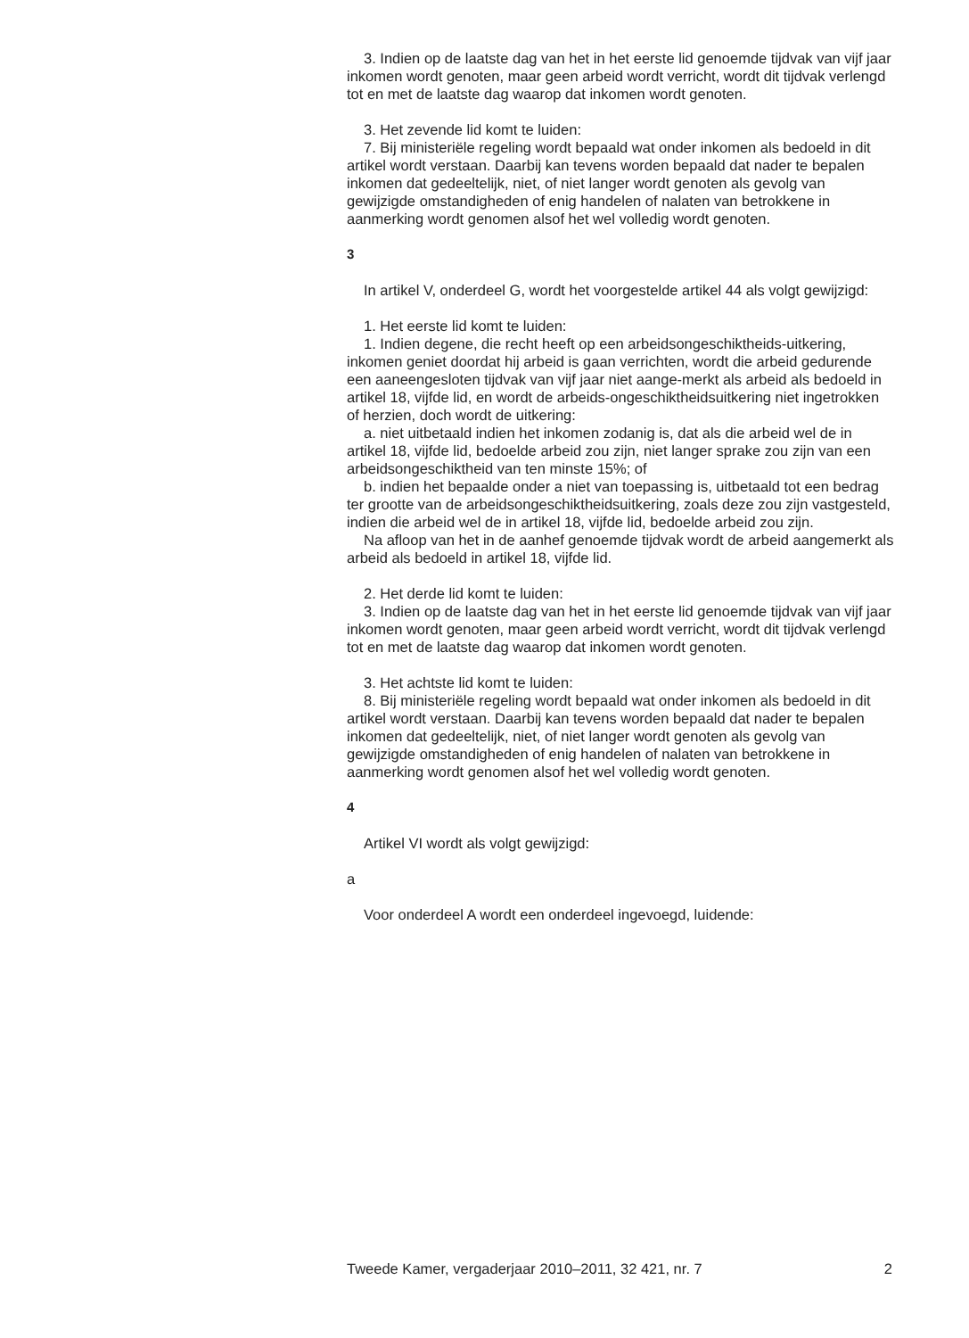3. Indien op de laatste dag van het in het eerste lid genoemde tijdvak van vijf jaar inkomen wordt genoten, maar geen arbeid wordt verricht, wordt dit tijdvak verlengd tot en met de laatste dag waarop dat inkomen wordt genoten.
3. Het zevende lid komt te luiden:
7. Bij ministeriële regeling wordt bepaald wat onder inkomen als bedoeld in dit artikel wordt verstaan. Daarbij kan tevens worden bepaald dat nader te bepalen inkomen dat gedeeltelijk, niet, of niet langer wordt genoten als gevolg van gewijzigde omstandigheden of enig handelen of nalaten van betrokkene in aanmerking wordt genomen alsof het wel volledig wordt genoten.
3
In artikel V, onderdeel G, wordt het voorgestelde artikel 44 als volgt gewijzigd:
1. Het eerste lid komt te luiden:
1. Indien degene, die recht heeft op een arbeidsongeschiktheids-uitkering, inkomen geniet doordat hij arbeid is gaan verrichten, wordt die arbeid gedurende een aaneengesloten tijdvak van vijf jaar niet aange-merkt als arbeid als bedoeld in artikel 18, vijfde lid, en wordt de arbeids-ongeschiktheidsuitkering niet ingetrokken of herzien, doch wordt de uitkering:
a. niet uitbetaald indien het inkomen zodanig is, dat als die arbeid wel de in artikel 18, vijfde lid, bedoelde arbeid zou zijn, niet langer sprake zou zijn van een arbeidsongeschiktheid van ten minste 15%; of
b. indien het bepaalde onder a niet van toepassing is, uitbetaald tot een bedrag ter grootte van de arbeidsongeschiktheidsuitkering, zoals deze zou zijn vastgesteld, indien die arbeid wel de in artikel 18, vijfde lid, bedoelde arbeid zou zijn.
Na afloop van het in de aanhef genoemde tijdvak wordt de arbeid aangemerkt als arbeid als bedoeld in artikel 18, vijfde lid.
2. Het derde lid komt te luiden:
3. Indien op de laatste dag van het in het eerste lid genoemde tijdvak van vijf jaar inkomen wordt genoten, maar geen arbeid wordt verricht, wordt dit tijdvak verlengd tot en met de laatste dag waarop dat inkomen wordt genoten.
3. Het achtste lid komt te luiden:
8. Bij ministeriële regeling wordt bepaald wat onder inkomen als bedoeld in dit artikel wordt verstaan. Daarbij kan tevens worden bepaald dat nader te bepalen inkomen dat gedeeltelijk, niet, of niet langer wordt genoten als gevolg van gewijzigde omstandigheden of enig handelen of nalaten van betrokkene in aanmerking wordt genomen alsof het wel volledig wordt genoten.
4
Artikel VI wordt als volgt gewijzigd:
a
Voor onderdeel A wordt een onderdeel ingevoegd, luidende:
Tweede Kamer, vergaderjaar 2010–2011, 32 421, nr. 7 2